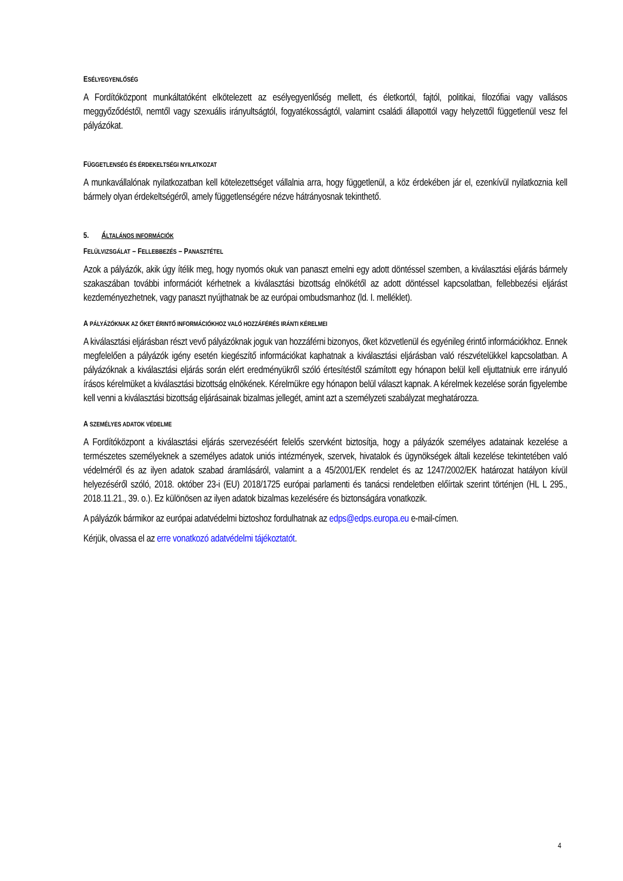ESÉLYEGYENLŐSÉG
A Fordítóközpont munkáltatóként elkötelezett az esélyegyenlőség mellett, és életkortól, fajtól, politikai, filozófiai vagy vallásos meggyőződéstől, nemtől vagy szexuális irányultságtól, fogyatékosságtól, valamint családi állapottól vagy helyzettől függetlenül vesz fel pályázókat.
FÜGGETLENSÉG ÉS ÉRDEKELTSÉGI NYILATKOZAT
A munkavállalónak nyilatkozatban kell kötelezettséget vállalnia arra, hogy függetlenül, a köz érdekében jár el, ezenkívül nyilatkoznia kell bármely olyan érdekeltségéről, amely függetlenségére nézve hátrányosnak tekinthető.
5. ÁLTALÁNOS INFORMÁCIÓK
FELÜLVIZSGÁLAT – FELLEBBEZÉS – PANASZTÉTEL
Azok a pályázók, akik úgy ítélik meg, hogy nyomós okuk van panaszt emelni egy adott döntéssel szemben, a kiválasztási eljárás bármely szakaszában további információt kérhetnek a kiválasztási bizottság elnökétől az adott döntéssel kapcsolatban, fellebbezési eljárást kezdeményezhetnek, vagy panaszt nyújthatnak be az európai ombudsmanhoz (ld. I. melléklet).
A PÁLYÁZÓKNAK AZ ŐKET ÉRINTŐ INFORMÁCIÓKHOZ VALÓ HOZZÁFÉRÉS IRÁNTI KÉRELMEI
A kiválasztási eljárásban részt vevő pályázóknak joguk van hozzáférni bizonyos, őket közvetlenül és egyénileg érintő információkhoz. Ennek megfelelően a pályázók igény esetén kiegészítő információkat kaphatnak a kiválasztási eljárásban való részvételükkel kapcsolatban. A pályázóknak a kiválasztási eljárás során elért eredményükről szóló értesítéstől számított egy hónapon belül kell eljuttatniuk erre irányuló írásos kérelmüket a kiválasztási bizottság elnökének. Kérelmükre egy hónapon belül választ kapnak. A kérelmek kezelése során figyelembe kell venni a kiválasztási bizottság eljárásainak bizalmas jellegét, amint azt a személyzeti szabályzat meghatározza.
A SZEMÉLYES ADATOK VÉDELME
A Fordítóközpont a kiválasztási eljárás szervezéséért felelős szervként biztosítja, hogy a pályázók személyes adatainak kezelése a természetes személyeknek a személyes adatok uniós intézmények, szervek, hivatalok és ügynökségek általi kezelése tekintetében való védelméről és az ilyen adatok szabad áramlásáról, valamint a a 45/2001/EK rendelet és az 1247/2002/EK határozat hatályon kívül helyezéséről szóló, 2018. október 23-i (EU) 2018/1725 európai parlamenti és tanácsi rendeletben előírtak szerint történjen (HL L 295., 2018.11.21., 39. o.). Ez különösen az ilyen adatok bizalmas kezelésére és biztonságára vonatkozik.
A pályázók bármikor az európai adatvédelmi biztoshoz fordulhatnak az edps@edps.europa.eu e-mail-címen.
Kérjük, olvassa el az erre vonatkozó adatvédelmi tájékoztatót.
4